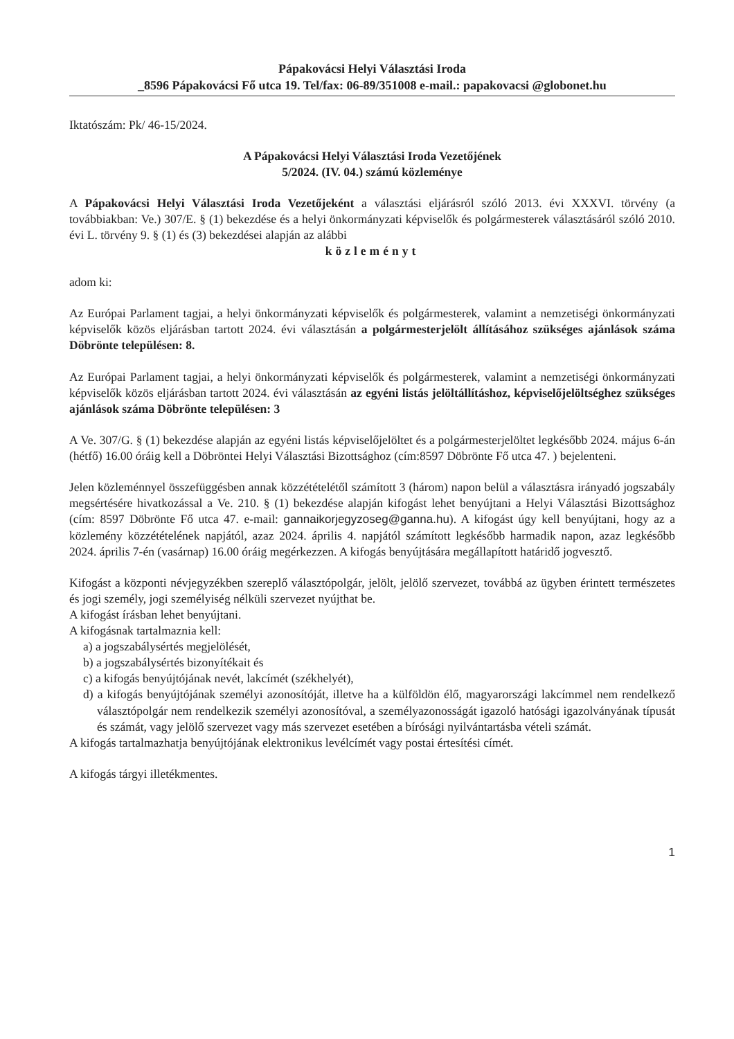Pápakovácsi Helyi Választási Iroda
_8596 Pápakovácsi Fő utca 19. Tel/fax: 06-89/351008 e-mail.: papakovacsi @globonet.hu
Iktatószám: Pk/ 46-15/2024.
A Pápakovácsi Helyi Választási Iroda Vezetőjének
5/2024. (IV. 04.) számú közleménye
A Pápakovácsi Helyi Választási Iroda Vezetőjeként a választási eljárásról szóló 2013. évi XXXVI. törvény (a továbbiakban: Ve.) 307/E. § (1) bekezdése és a helyi önkormányzati képviselők és polgármesterek választásáról szóló 2010. évi L. törvény 9. § (1) és (3) bekezdései alapján az alábbi
közleményt
adom ki:
Az Európai Parlament tagjai, a helyi önkormányzati képviselők és polgármesterek, valamint a nemzetiségi önkormányzati képviselők közös eljárásban tartott 2024. évi választásán a polgármesterjelölt állításához szükséges ajánlások száma Döbrönte településen: 8.
Az Európai Parlament tagjai, a helyi önkormányzati képviselők és polgármesterek, valamint a nemzetiségi önkormányzati képviselők közös eljárásban tartott 2024. évi választásán az egyéni listás jelöltállításhoz, képviselőjelöltséghez szükséges ajánlások száma Döbrönte településen: 3
A Ve. 307/G. § (1) bekezdése alapján az egyéni listás képviselőjelöltet és a polgármesterjelöltet legkésőbb 2024. május 6-án (hétfő) 16.00 óráig kell a Döbröntei Helyi Választási Bizottsághoz (cím:8597 Döbrönte Fő utca 47. ) bejelenteni.
Jelen közleménnyel összefüggésben annak közzétételétől számított 3 (három) napon belül a választásra irányadó jogszabály megsértésére hivatkozással a Ve. 210. § (1) bekezdése alapján kifogást lehet benyújtani a Helyi Választási Bizottsághoz (cím: 8597 Döbrönte Fő utca 47. e-mail: gannaikorjegyzoseg@ganna.hu). A kifogást úgy kell benyújtani, hogy az a közlemény közzétételének napjától, azaz 2024. április 4. napjától számított legkésőbb harmadik napon, azaz legkésőbb 2024. április 7-én (vasárnap) 16.00 óráig megérkezzen. A kifogás benyújtására megállapított határidő jogvesztő.
Kifogást a központi névjegyzékben szereplő választópolgár, jelölt, jelölő szervezet, továbbá az ügyben érintett természetes és jogi személy, jogi személyiség nélküli szervezet nyújthat be.
A kifogást írásban lehet benyújtani.
A kifogásnak tartalmaznia kell:
a) a jogszabálysértés megjelölését,
b) a jogszabálysértés bizonyítékait és
c) a kifogás benyújtójának nevét, lakcímét (székhelyét),
d) a kifogás benyújtójának személyi azonosítóját, illetve ha a külföldön élő, magyarországi lakcímmel nem rendelkező választópolgár nem rendelkezik személyi azonosítóval, a személyazonosságát igazoló hatósági igazolványának típusát és számát, vagy jelölő szervezet vagy más szervezet esetében a bírósági nyilvántartásba vételi számát.
A kifogás tartalmazhatja benyújtójának elektronikus levélcímét vagy postai értesítési címét.
A kifogás tárgyi illetékmentes.
1